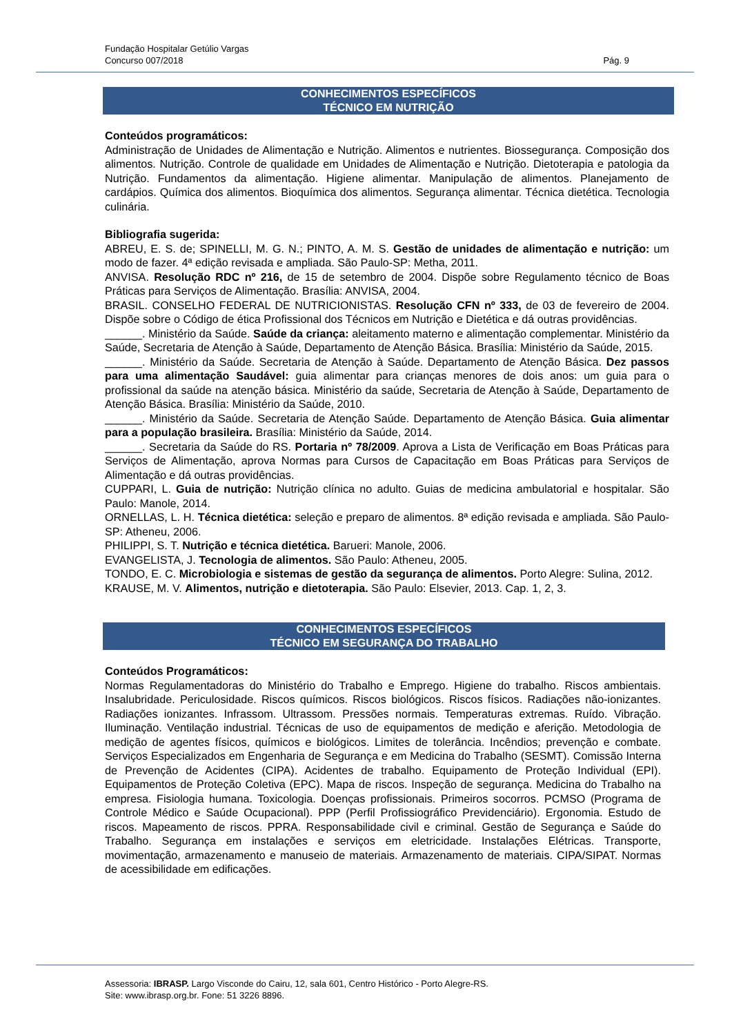Fundação Hospitalar Getúlio Vargas
Concurso 007/2018 Pág. 9
CONHECIMENTOS ESPECÍFICOS
TÉCNICO EM NUTRIÇÃO
Conteúdos programáticos:
Administração de Unidades de Alimentação e Nutrição. Alimentos e nutrientes. Biossegurança. Composição dos alimentos. Nutrição. Controle de qualidade em Unidades de Alimentação e Nutrição. Dietoterapia e patologia da Nutrição. Fundamentos da alimentação. Higiene alimentar. Manipulação de alimentos. Planejamento de cardápios. Química dos alimentos. Bioquímica dos alimentos. Segurança alimentar. Técnica dietética. Tecnologia culinária.
Bibliografia sugerida:
ABREU, E. S. de; SPINELLI, M. G. N.; PINTO, A. M. S. Gestão de unidades de alimentação e nutrição: um modo de fazer. 4ª edição revisada e ampliada. São Paulo-SP: Metha, 2011.
ANVISA. Resolução RDC nº 216, de 15 de setembro de 2004. Dispõe sobre Regulamento técnico de Boas Práticas para Serviços de Alimentação. Brasília: ANVISA, 2004.
BRASIL. CONSELHO FEDERAL DE NUTRICIONISTAS. Resolução CFN nº 333, de 03 de fevereiro de 2004. Dispõe sobre o Código de ética Profissional dos Técnicos em Nutrição e Dietética e dá outras providências.
______. Ministério da Saúde. Saúde da criança: aleitamento materno e alimentação complementar. Ministério da Saúde, Secretaria de Atenção à Saúde, Departamento de Atenção Básica. Brasília: Ministério da Saúde, 2015.
______. Ministério da Saúde. Secretaria de Atenção à Saúde. Departamento de Atenção Básica. Dez passos para uma alimentação Saudável: guia alimentar para crianças menores de dois anos: um guia para o profissional da saúde na atenção básica. Ministério da saúde, Secretaria de Atenção à Saúde, Departamento de Atenção Básica. Brasília: Ministério da Saúde, 2010.
______. Ministério da Saúde. Secretaria de Atenção Saúde. Departamento de Atenção Básica. Guia alimentar para a população brasileira. Brasília: Ministério da Saúde, 2014.
______. Secretaria da Saúde do RS. Portaria nº 78/2009. Aprova a Lista de Verificação em Boas Práticas para Serviços de Alimentação, aprova Normas para Cursos de Capacitação em Boas Práticas para Serviços de Alimentação e dá outras providências.
CUPPARI, L. Guia de nutrição: Nutrição clínica no adulto. Guias de medicina ambulatorial e hospitalar. São Paulo: Manole, 2014.
ORNELLAS, L. H. Técnica dietética: seleção e preparo de alimentos. 8ª edição revisada e ampliada. São Paulo-SP: Atheneu, 2006.
PHILIPPI, S. T. Nutrição e técnica dietética. Barueri: Manole, 2006.
EVANGELISTA, J. Tecnologia de alimentos. São Paulo: Atheneu, 2005.
TONDO, E. C. Microbiologia e sistemas de gestão da segurança de alimentos. Porto Alegre: Sulina, 2012.
KRAUSE, M. V. Alimentos, nutrição e dietoterapia. São Paulo: Elsevier, 2013. Cap. 1, 2, 3.
CONHECIMENTOS ESPECÍFICOS
TÉCNICO EM SEGURANÇA DO TRABALHO
Conteúdos Programáticos:
Normas Regulamentadoras do Ministério do Trabalho e Emprego. Higiene do trabalho. Riscos ambientais. Insalubridade. Periculosidade. Riscos químicos. Riscos biológicos. Riscos físicos. Radiações não-ionizantes. Radiações ionizantes. Infrassom. Ultrassom. Pressões normais. Temperaturas extremas. Ruído. Vibração. Iluminação. Ventilação industrial. Técnicas de uso de equipamentos de medição e aferição. Metodologia de medição de agentes físicos, químicos e biológicos. Limites de tolerância. Incêndios; prevenção e combate. Serviços Especializados em Engenharia de Segurança e em Medicina do Trabalho (SESMT). Comissão Interna de Prevenção de Acidentes (CIPA). Acidentes de trabalho. Equipamento de Proteção Individual (EPI). Equipamentos de Proteção Coletiva (EPC). Mapa de riscos. Inspeção de segurança. Medicina do Trabalho na empresa. Fisiologia humana. Toxicologia. Doenças profissionais. Primeiros socorros. PCMSO (Programa de Controle Médico e Saúde Ocupacional). PPP (Perfil Profissiográfico Previdenciário). Ergonomia. Estudo de riscos. Mapeamento de riscos. PPRA. Responsabilidade civil e criminal. Gestão de Segurança e Saúde do Trabalho. Segurança em instalações e serviços em eletricidade. Instalações Elétricas. Transporte, movimentação, armazenamento e manuseio de materiais. Armazenamento de materiais. CIPA/SIPAT. Normas de acessibilidade em edificações.
Assessoria: IBRASP. Largo Visconde do Cairu, 12, sala 601, Centro Histórico - Porto Alegre-RS.
Site: www.ibrasp.org.br. Fone: 51 3226 8896.